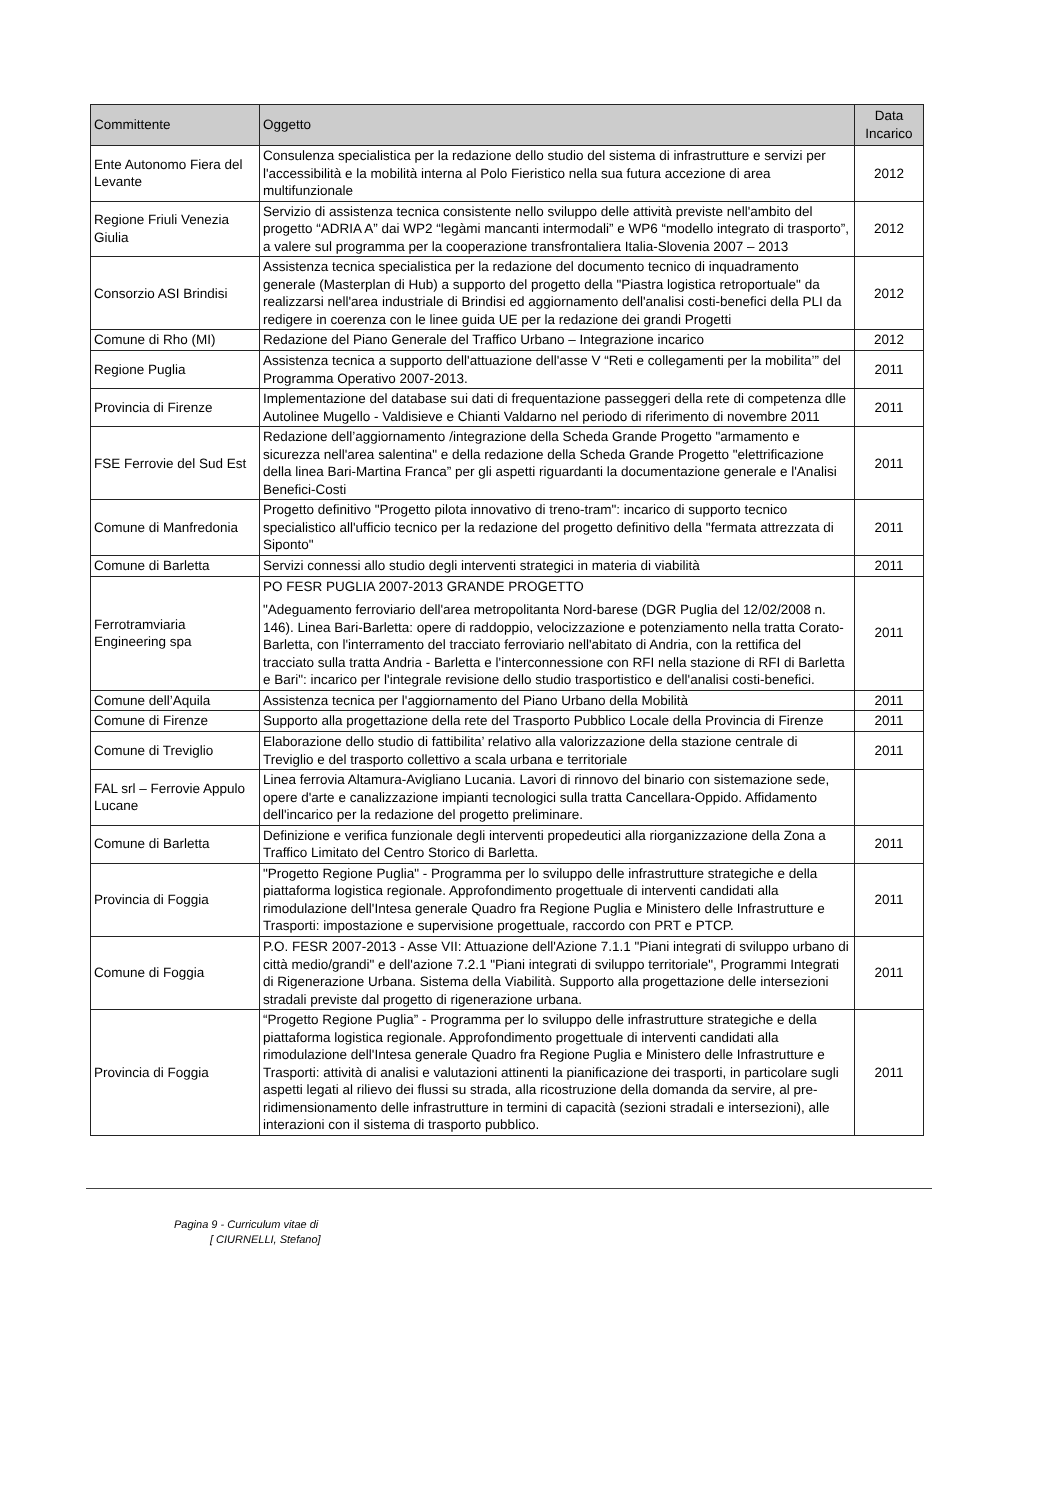| Committente | Oggetto | Data Incarico |
| --- | --- | --- |
| Ente Autonomo Fiera del Levante | Consulenza specialistica per la redazione dello studio del sistema di infrastrutture e servizi per l'accessibilità e la mobilità interna al Polo Fieristico nella sua futura accezione di area multifunzionale | 2012 |
| Regione Friuli Venezia Giulia | Servizio di assistenza tecnica consistente nello sviluppo delle attività previste nell'ambito del progetto “ADRIA A” dai WP2 “legàmi mancanti intermodali” e WP6 “modello integrato di trasporto”, a valere sul programma per la cooperazione transfrontaliera Italia-Slovenia 2007 – 2013 | 2012 |
| Consorzio ASI Brindisi | Assistenza tecnica specialistica per la redazione del documento tecnico di inquadramento generale (Masterplan di Hub) a supporto del progetto della "Piastra logistica retroportuale" da realizzarsi nell'area industriale di Brindisi ed aggiornamento dell'analisi costi-benefici della PLI da redigere in coerenza con le linee guida UE per la redazione dei grandi Progetti | 2012 |
| Comune di Rho (MI) | Redazione del Piano Generale del Traffico Urbano – Integrazione incarico | 2012 |
| Regione Puglia | Assistenza tecnica a supporto dell'attuazione dell'asse V “Reti e collegamenti per la mobilita’” del Programma Operativo 2007-2013. | 2011 |
| Provincia di Firenze | Implementazione del database sui dati di frequentazione passeggeri della rete di competenza dlle Autolinee Mugello - Valdisieve e Chianti Valdarno nel periodo di riferimento di novembre 2011 | 2011 |
| FSE Ferrovie del Sud Est | Redazione dell’aggiornamento /integrazione della Scheda Grande Progetto "armamento e sicurezza nell'area salentina" e della redazione della Scheda Grande Progetto "elettrificazione della linea Bari-Martina Franca” per gli aspetti riguardanti la documentazione generale e l'Analisi Benefici-Costi | 2011 |
| Comune di Manfredonia | Progetto definitivo "Progetto pilota innovativo di treno-tram": incarico di supporto tecnico specialistico all'ufficio tecnico per la redazione del progetto definitivo della "fermata attrezzata di Siponto" | 2011 |
| Comune di Barletta | Servizi connessi allo studio degli interventi strategici in materia di viabilità | 2011 |
| Ferrotramviaria Engineering spa | PO FESR PUGLIA 2007-2013 GRANDE PROGETTO "Adeguamento ferroviario dell'area metropolitanta Nord-barese (DGR Puglia del 12/02/2008 n. 146). Linea Bari-Barletta: opere di raddoppio, velocizzazione e potenziamento nella tratta Corato-Barletta, con l'interramento del tracciato ferroviario nell'abitato di Andria, con la rettifica del tracciato sulla tratta Andria - Barletta e l'interconnessione con RFI nella stazione di RFI di Barletta e Bari": incarico per l'integrale revisione dello studio trasportistico e dell'analisi costi-benefici. | 2011 |
| Comune dell’Aquila | Assistenza tecnica per l'aggiornamento del Piano Urbano della Mobilità | 2011 |
| Comune di Firenze | Supporto alla progettazione della rete del Trasporto Pubblico Locale della Provincia di Firenze | 2011 |
| Comune di Treviglio | Elaborazione dello studio di fattibilita’ relativo alla valorizzazione della stazione centrale di Treviglio e del trasporto collettivo a scala urbana e territoriale | 2011 |
| FAL srl – Ferrovie Appulo Lucane | Linea ferrovia Altamura-Avigliano Lucania. Lavori di rinnovo del binario con sistemazione sede, opere d'arte e canalizzazione impianti tecnologici sulla tratta Cancellara-Oppido. Affidamento dell'incarico per la redazione del progetto preliminare. | |
| Comune di Barletta | Definizione e verifica funzionale degli interventi propedeutici alla riorganizzazione della Zona a Traffico Limitato del Centro Storico di Barletta. | 2011 |
| Provincia di Foggia | "Progetto Regione Puglia" - Programma per lo sviluppo delle infrastrutture strategiche e della piattaforma logistica regionale. Approfondimento progettuale di interventi candidati alla rimodulazione dell'Intesa generale Quadro fra Regione Puglia e Ministero delle Infrastrutture e Trasporti: impostazione e supervisione progettuale, raccordo con PRT e PTCP. | 2011 |
| Comune di Foggia | P.O. FESR 2007-2013 - Asse VII: Attuazione dell'Azione 7.1.1 "Piani integrati di sviluppo urbano di città medio/grandi" e dell'azione 7.2.1 "Piani integrati di sviluppo territoriale", Programmi Integrati di Rigenerazione Urbana. Sistema della Viabilità. Supporto alla progettazione delle intersezioni stradali previste dal progetto di rigenerazione urbana. | 2011 |
| Provincia di Foggia | “Progetto Regione Puglia” - Programma per lo sviluppo delle infrastrutture strategiche e della piattaforma logistica regionale. Approfondimento progettuale di interventi candidati alla rimodulazione dell'Intesa generale Quadro fra Regione Puglia e Ministero delle Infrastrutture e Trasporti: attività di analisi e valutazioni attinenti la pianificazione dei trasporti, in particolare sugli aspetti legati al rilievo dei flussi su strada, alla ricostruzione della domanda da servire, al pre-ridimensionamento delle infrastrutture in termini di capacità (sezioni stradali e intersezioni), alle interazioni con il sistema di trasporto pubblico. | 2011 |
Pagina 9 - Curriculum vitae di
[ CIURNELLI, Stefano]